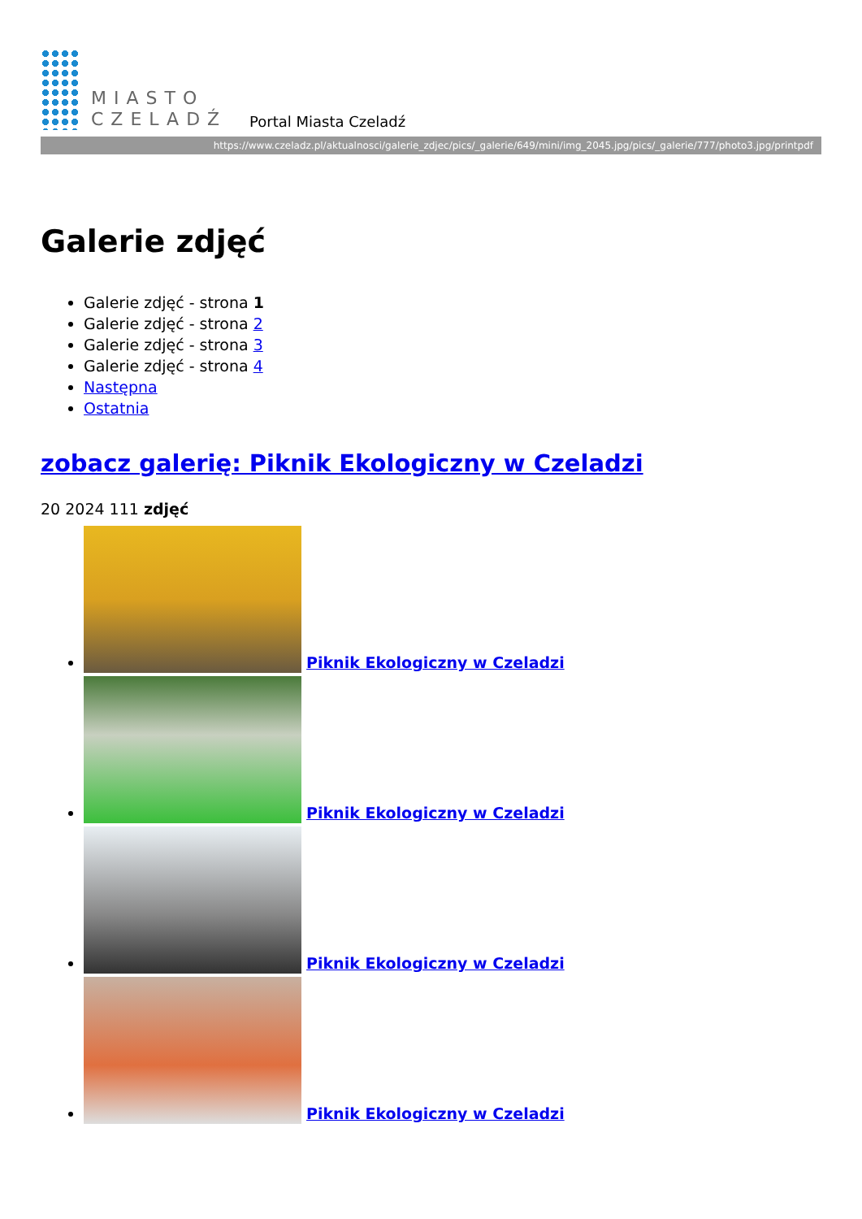MIASTO
CZELADŹ
Portal Miasta Czeladź
https://www.czeladz.pl/aktualnosci/galerie_zdjec/pics/_galerie/649/mini/img_2045.jpg/pics/_galerie/777/photo3.jpg/printpdf
Galerie zdjęć
Galerie zdjęć - strona 1
Galerie zdjęć - strona 2
Galerie zdjęć - strona 3
Galerie zdjęć - strona 4
Następna
Ostatnia
zobacz galerię: Piknik Ekologiczny w Czeladzi
20 2024 111 zdjęć
Piknik Ekologiczny w Czeladzi
Piknik Ekologiczny w Czeladzi
Piknik Ekologiczny w Czeladzi
Piknik Ekologiczny w Czeladzi